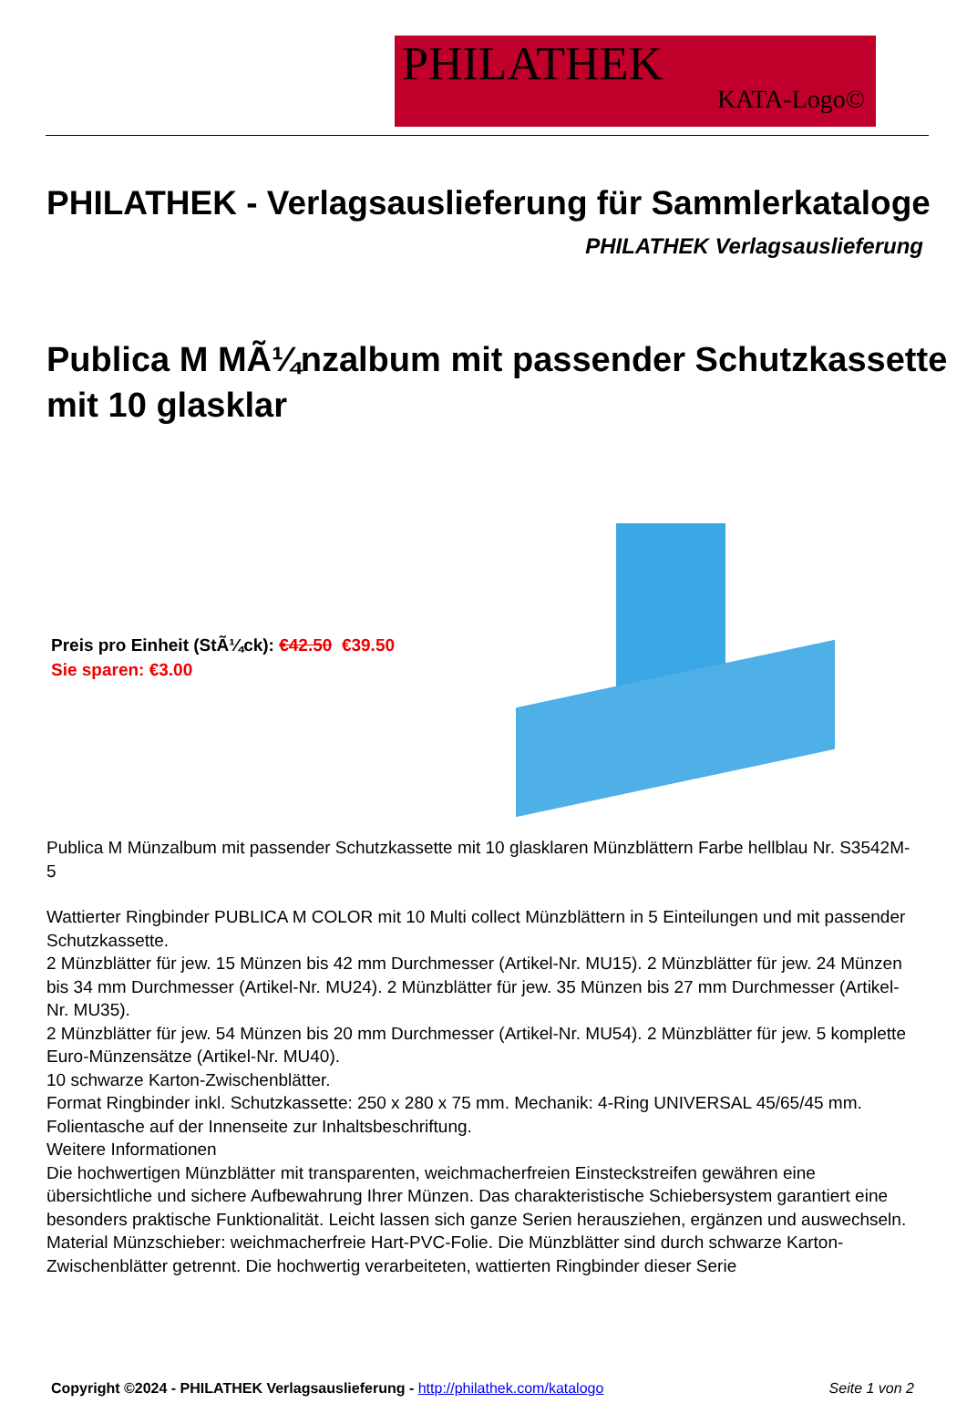PHILATHEK
KATA-Logo©
PHILATHEK - Verlagsauslieferung für Sammlerkataloge
PHILATHEK Verlagsauslieferung
Publica M MÃ¼nzalbum mit passender Schutzkassette mit 10 glasklar
Preis pro Einheit (StÃ¼ck): €42.50 €39.50
Sie sparen: €3.00
Publica M Münzalbum mit passender Schutzkassette mit 10 glasklaren Münzblättern Farbe hellblau Nr. S3542M-5
Wattierter Ringbinder PUBLICA M COLOR mit 10 Multi collect Münzblättern in 5 Einteilungen und mit passender Schutzkassette.
2 Münzblätter für jew. 15 Münzen bis 42 mm Durchmesser (Artikel-Nr. MU15). 2 Münzblätter für jew. 24 Münzen bis 34 mm Durchmesser (Artikel-Nr. MU24). 2 Münzblätter für jew. 35 Münzen bis 27 mm Durchmesser (Artikel-Nr. MU35).
2 Münzblätter für jew. 54 Münzen bis 20 mm Durchmesser (Artikel-Nr. MU54). 2 Münzblätter für jew. 5 komplette Euro-Münzensätze (Artikel-Nr. MU40).
10 schwarze Karton-Zwischenblätter.
Format Ringbinder inkl. Schutzkassette: 250 x 280 x 75 mm. Mechanik: 4-Ring UNIVERSAL 45/65/45 mm. Folientasche auf der Innenseite zur Inhaltsbeschriftung.
Weitere Informationen
Die hochwertigen Münzblätter mit transparenten, weichmacherfreien Einsteckstreifen gewähren eine übersichtliche und sichere Aufbewahrung Ihrer Münzen. Das charakteristische Schiebersystem garantiert eine besonders praktische Funktionalität. Leicht lassen sich ganze Serien herausziehen, ergänzen und auswechseln. Material Münzschieber: weichmacherfreie Hart-PVC-Folie. Die Münzblätter sind durch schwarze Karton-Zwischenblätter getrennt. Die hochwertig verarbeiteten, wattierten Ringbinder dieser Serie
Copyright ©2024 - PHILATHEK Verlagsauslieferung - http://philathek.com/katalogo
Seite 1 von 2